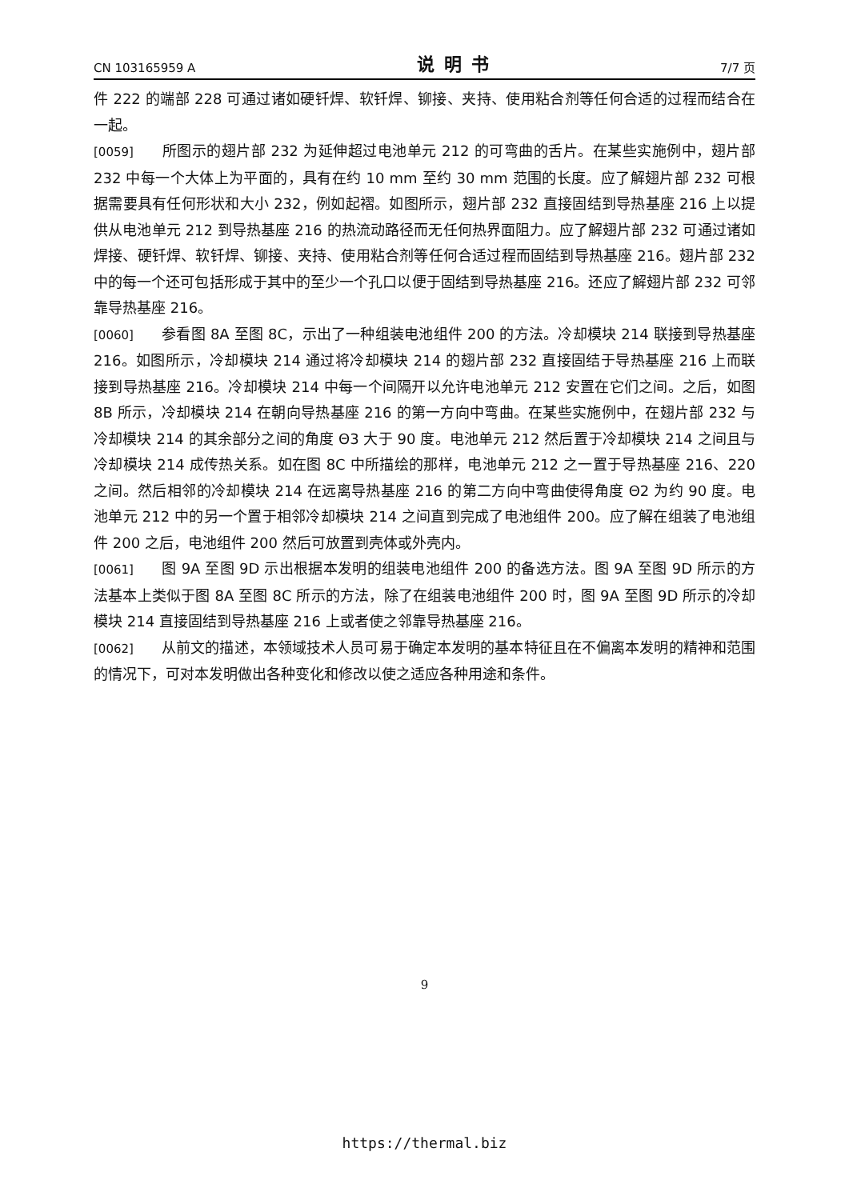CN 103165959 A 说明书 7/7 页
件 222 的端部 228 可通过诸如硬钎焊、软钎焊、铆接、夹持、使用粘合剂等任何合适的过程而结合在一起。
[0059] 所图示的翅片部 232 为延伸超过电池单元 212 的可弯曲的舌片。在某些实施例中，翅片部 232 中每一个大体上为平面的，具有在约 10 mm 至约 30 mm 范围的长度。应了解翅片部 232 可根据需要具有任何形状和大小 232，例如起褶。如图所示，翅片部 232 直接固结到导热基座 216 上以提供从电池单元 212 到导热基座 216 的热流动路径而无任何热界面阻力。应了解翅片部 232 可通过诸如焊接、硬钎焊、软钎焊、铆接、夹持、使用粘合剂等任何合适过程而固结到导热基座 216。翅片部 232 中的每一个还可包括形成于其中的至少一个孔口以便于固结到导热基座 216。还应了解翅片部 232 可邻靠导热基座 216。
[0060] 参看图 8A 至图 8C，示出了一种组装电池组件 200 的方法。冷却模块 214 联接到导热基座 216。如图所示，冷却模块 214 通过将冷却模块 214 的翅片部 232 直接固结于导热基座 216 上而联接到导热基座 216。冷却模块 214 中每一个间隔开以允许电池单元 212 安置在它们之间。之后，如图 8B 所示，冷却模块 214 在朝向导热基座 216 的第一方向中弯曲。在某些实施例中，在翅片部 232 与冷却模块 214 的其余部分之间的角度 Θ3 大于 90 度。电池单元 212 然后置于冷却模块 214 之间且与冷却模块 214 成传热关系。如在图 8C 中所描绘的那样，电池单元 212 之一置于导热基座 216、220 之间。然后相邻的冷却模块 214 在远离导热基座 216 的第二方向中弯曲使得角度 Θ2 为约 90 度。电池单元 212 中的另一个置于相邻冷却模块 214 之间直到完成了电池组件 200。应了解在组装了电池组件 200 之后，电池组件 200 然后可放置到壳体或外壳内。
[0061] 图 9A 至图 9D 示出根据本发明的组装电池组件 200 的备选方法。图 9A 至图 9D 所示的方法基本上类似于图 8A 至图 8C 所示的方法，除了在组装电池组件 200 时，图 9A 至图 9D 所示的冷却模块 214 直接固结到导热基座 216 上或者使之邻靠导热基座 216。
[0062] 从前文的描述，本领域技术人员可易于确定本发明的基本特征且在不偏离本发明的精神和范围的情况下，可对本发明做出各种变化和修改以使之适应各种用途和条件。
9
https://thermal.biz